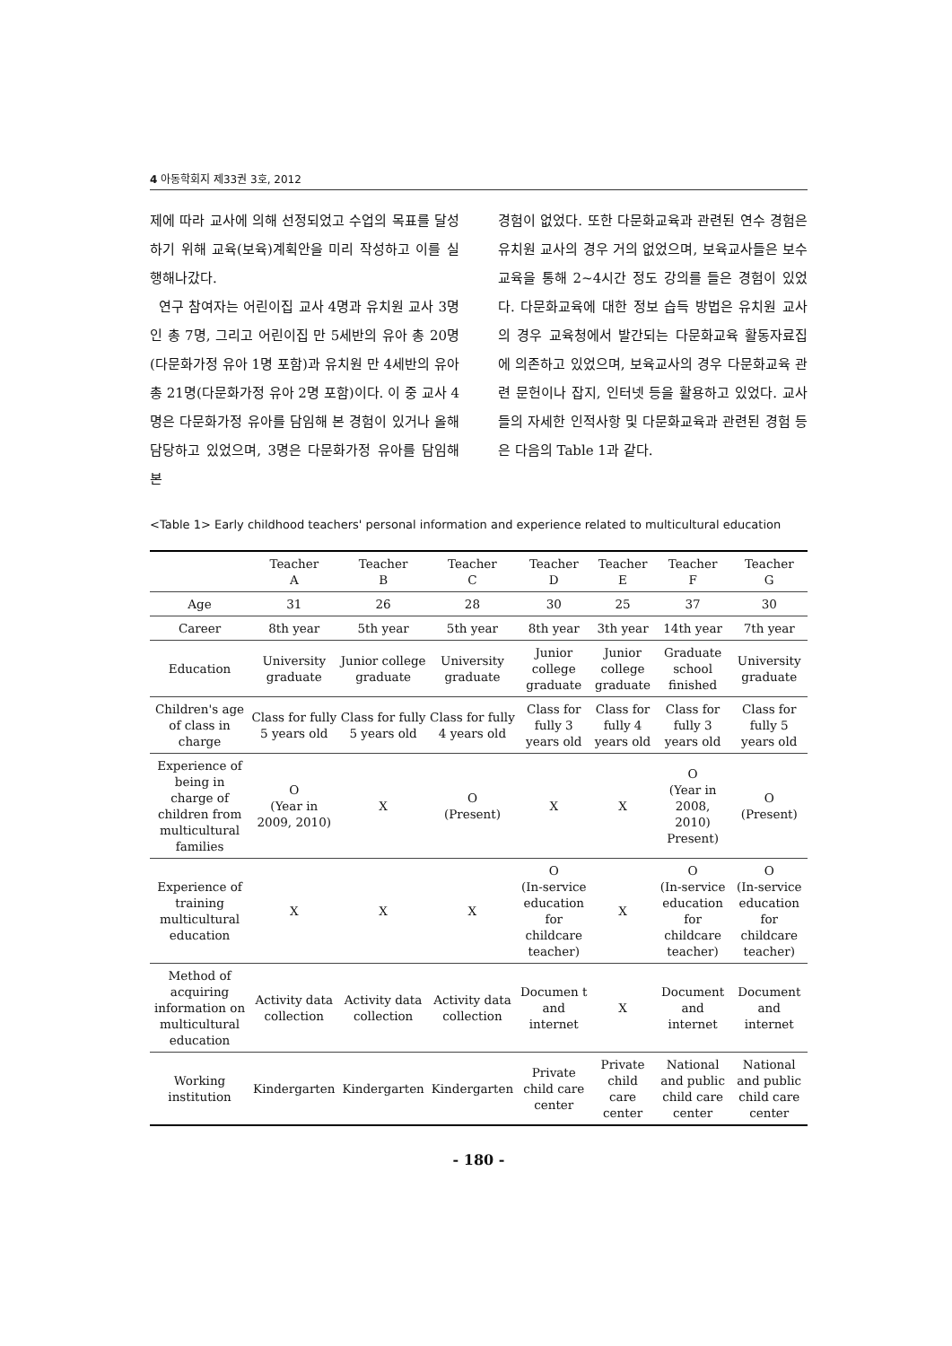4 아동학회지 제33권 3호, 2012
제에 따라 교사에 의해 선정되었고 수업의 목표를 달성하기 위해 교육(보육)계획안을 미리 작성하고 이를 실행해나갔다.
연구 참여자는 어린이집 교사 4명과 유치원 교사 3명인 총 7명, 그리고 어린이집 만 5세반의 유아 총 20명(다문화가정 유아 1명 포함)과 유치원 만 4세반의 유아 총 21명(다문화가정 유아 2명 포함)이다. 이 중 교사 4명은 다문화가정 유아를 담임해 본 경험이 있거나 올해 담당하고 있었으며, 3명은 다문화가정 유아를 담임해 본
경험이 없었다. 또한 다문화교육과 관련된 연수 경험은 유치원 교사의 경우 거의 없었으며, 보육교사들은 보수교육을 통해 2~4시간 정도 강의를 들은 경험이 있었다. 다문화교육에 대한 정보 습득 방법은 유치원 교사의 경우 교육청에서 발간되는 다문화교육 활동자료집에 의존하고 있었으며, 보육교사의 경우 다문화교육 관련 문헌이나 잡지, 인터넷 등을 활용하고 있었다. 교사들의 자세한 인적사항 및 다문화교육과 관련된 경험 등은 다음의 Table 1과 같다.
<Table 1> Early childhood teachers' personal information and experience related to multicultural education
| | Teacher A | Teacher B | Teacher C | Teacher D | Teacher E | Teacher F | Teacher G |
| --- | --- | --- | --- | --- | --- | --- | --- |
| Age | 31 | 26 | 28 | 30 | 25 | 37 | 30 |
| Career | 8th year | 5th year | 5th year | 8th year | 3th year | 14th year | 7th year |
| Education | University graduate | Junior college graduate | University graduate | Junior college graduate | Junior college graduate | Graduate school finished | University graduate |
| Children's age of class in charge | Class for fully 5 years old | Class for fully 5 years old | Class for fully 4 years old | Class for fully 3 years old | Class for fully 4 years old | Class for fully 3 years old | Class for fully 5 years old |
| Experience of being in charge of children from multicultural families | O (Year in 2009, 2010) | X | O (Present) | X | X | O (Year in 2008, 2010) Present) | O (Present) |
| Experience of training multicultural education | X | X | X | O (In-service education for childcare teacher) | X | O (In-service education for childcare teacher) | O (In-service education for childcare teacher) |
| Method of acquiring information on multicultural education | Activity data collection | Activity data collection | Activity data collection | Documen t and internet | X | Document and internet | Document and internet |
| Working institution | Kindergarten | Kindergarten | Kindergarten | Private child care center | Private child care center | National and public child care center | National and public child care center |
- 180 -